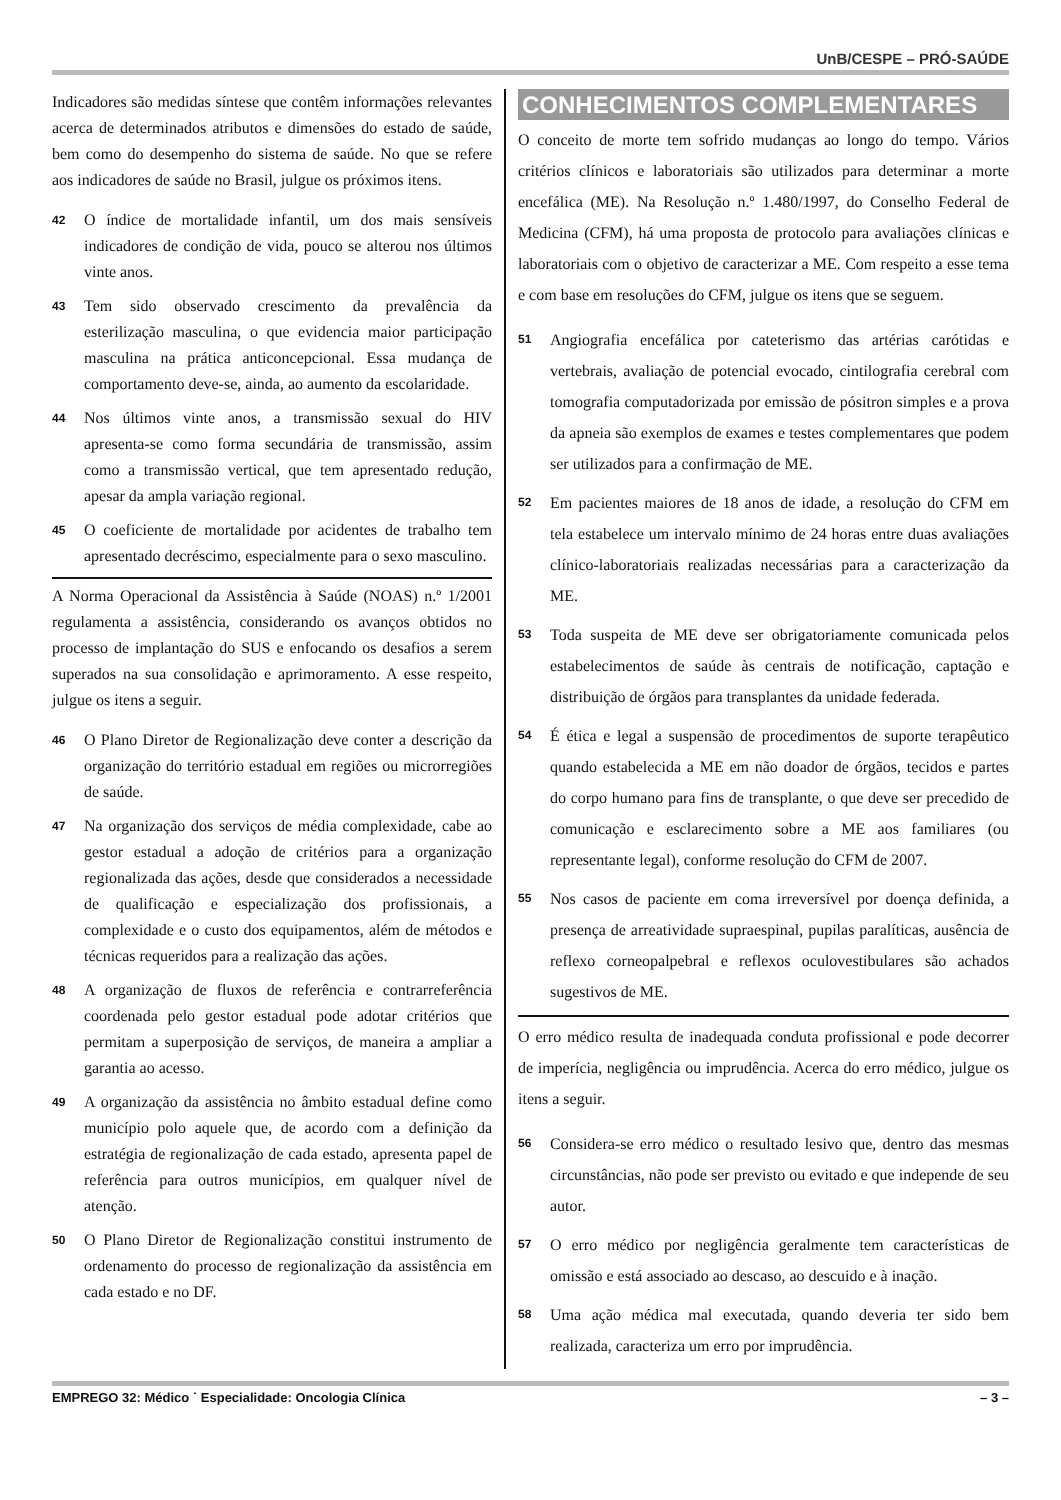UnB/CESPE – PRÓ-SAÚDE
Indicadores são medidas síntese que contêm informações relevantes acerca de determinados atributos e dimensões do estado de saúde, bem como do desempenho do sistema de saúde. No que se refere aos indicadores de saúde no Brasil, julgue os próximos itens.
42 O índice de mortalidade infantil, um dos mais sensíveis indicadores de condição de vida, pouco se alterou nos últimos vinte anos.
43 Tem sido observado crescimento da prevalência da esterilização masculina, o que evidencia maior participação masculina na prática anticoncepcional. Essa mudança de comportamento deve-se, ainda, ao aumento da escolaridade.
44 Nos últimos vinte anos, a transmissão sexual do HIV apresenta-se como forma secundária de transmissão, assim como a transmissão vertical, que tem apresentado redução, apesar da ampla variação regional.
45 O coeficiente de mortalidade por acidentes de trabalho tem apresentado decréscimo, especialmente para o sexo masculino.
A Norma Operacional da Assistência à Saúde (NOAS) n.º 1/2001 regulamenta a assistência, considerando os avanços obtidos no processo de implantação do SUS e enfocando os desafios a serem superados na sua consolidação e aprimoramento. A esse respeito, julgue os itens a seguir.
46 O Plano Diretor de Regionalização deve conter a descrição da organização do território estadual em regiões ou microrregiões de saúde.
47 Na organização dos serviços de média complexidade, cabe ao gestor estadual a adoção de critérios para a organização regionalizada das ações, desde que considerados a necessidade de qualificação e especialização dos profissionais, a complexidade e o custo dos equipamentos, além de métodos e técnicas requeridos para a realização das ações.
48 A organização de fluxos de referência e contrarreferência coordenada pelo gestor estadual pode adotar critérios que permitam a superposição de serviços, de maneira a ampliar a garantia ao acesso.
49 A organização da assistência no âmbito estadual define como município polo aquele que, de acordo com a definição da estratégia de regionalização de cada estado, apresenta papel de referência para outros municípios, em qualquer nível de atenção.
50 O Plano Diretor de Regionalização constitui instrumento de ordenamento do processo de regionalização da assistência em cada estado e no DF.
CONHECIMENTOS COMPLEMENTARES
O conceito de morte tem sofrido mudanças ao longo do tempo. Vários critérios clínicos e laboratoriais são utilizados para determinar a morte encefálica (ME). Na Resolução n.º 1.480/1997, do Conselho Federal de Medicina (CFM), há uma proposta de protocolo para avaliações clínicas e laboratoriais com o objetivo de caracterizar a ME. Com respeito a esse tema e com base em resoluções do CFM, julgue os itens que se seguem.
51 Angiografia encefálica por cateterismo das artérias carótidas e vertebrais, avaliação de potencial evocado, cintilografia cerebral com tomografia computadorizada por emissão de pósitron simples e a prova da apneia são exemplos de exames e testes complementares que podem ser utilizados para a confirmação de ME.
52 Em pacientes maiores de 18 anos de idade, a resolução do CFM em tela estabelece um intervalo mínimo de 24 horas entre duas avaliações clínico-laboratoriais realizadas necessárias para a caracterização da ME.
53 Toda suspeita de ME deve ser obrigatoriamente comunicada pelos estabelecimentos de saúde às centrais de notificação, captação e distribuição de órgãos para transplantes da unidade federada.
54 É ética e legal a suspensão de procedimentos de suporte terapêutico quando estabelecida a ME em não doador de órgãos, tecidos e partes do corpo humano para fins de transplante, o que deve ser precedido de comunicação e esclarecimento sobre a ME aos familiares (ou representante legal), conforme resolução do CFM de 2007.
55 Nos casos de paciente em coma irreversível por doença definida, a presença de arreatividade supraespinal, pupilas paralíticas, ausência de reflexo corneopalpebral e reflexos oculovestibulares são achados sugestivos de ME.
O erro médico resulta de inadequada conduta profissional e pode decorrer de imperícia, negligência ou imprudência. Acerca do erro médico, julgue os itens a seguir.
56 Considera-se erro médico o resultado lesivo que, dentro das mesmas circunstâncias, não pode ser previsto ou evitado e que independe de seu autor.
57 O erro médico por negligência geralmente tem características de omissão e está associado ao descaso, ao descuido e à inação.
58 Uma ação médica mal executada, quando deveria ter sido bem realizada, caracteriza um erro por imprudência.
EMPREGO 32: Médico ˙ Especialidade: Oncologia Clínica – 3 –